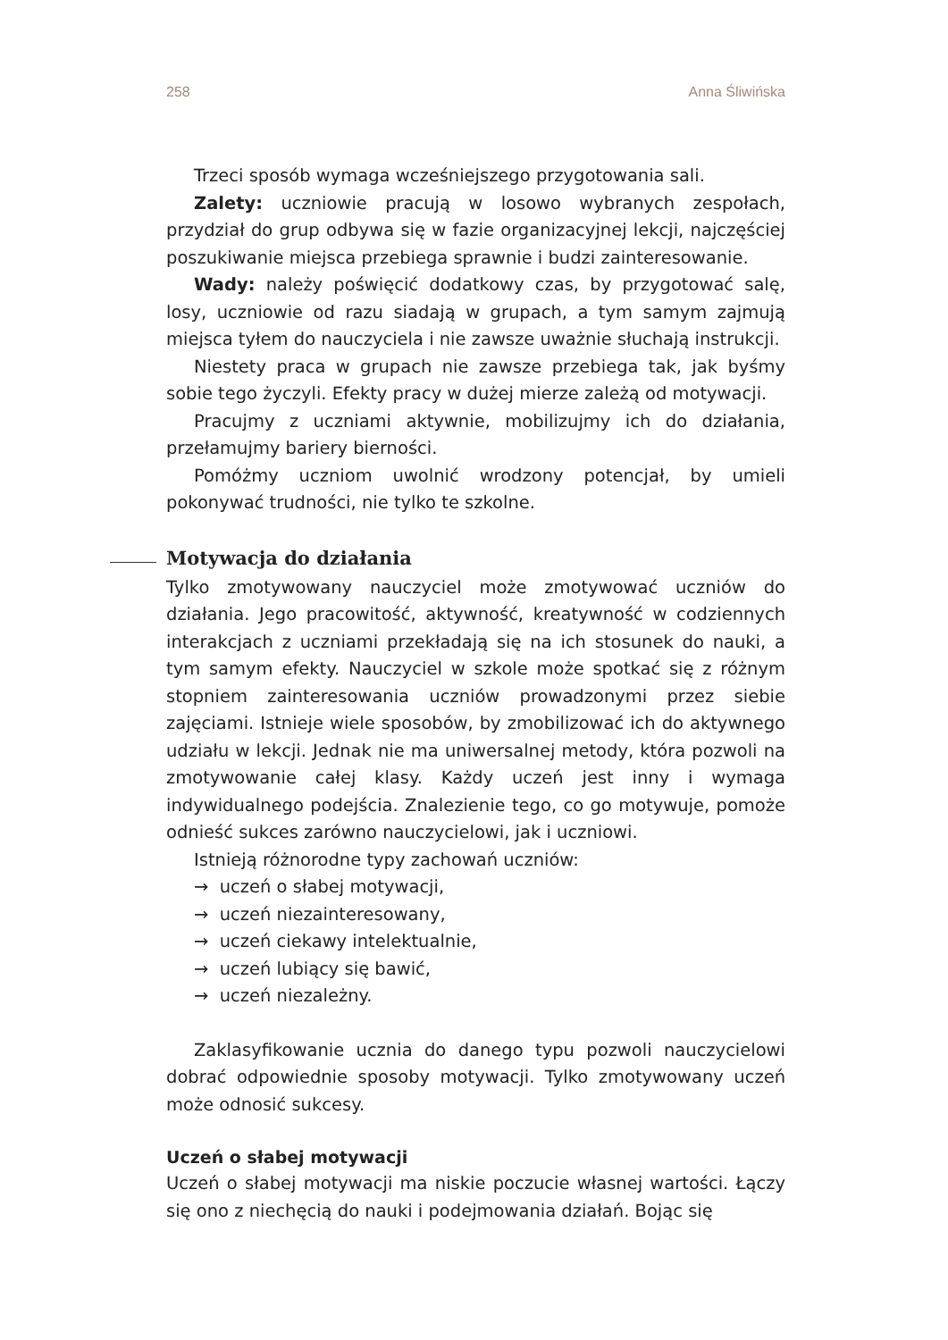258 Anna Śliwińska
Trzeci sposób wymaga wcześniejszego przygotowania sali.
Zalety: uczniowie pracują w losowo wybranych zespołach, przydział do grup odbywa się w fazie organizacyjnej lekcji, najczęściej poszukiwanie miejsca przebiega sprawnie i budzi zainteresowanie.
Wady: należy poświęcić dodatkowy czas, by przygotować salę, losy, uczniowie od razu siadają w grupach, a tym samym zajmują miejsca tyłem do nauczyciela i nie zawsze uważnie słuchają instrukcji.
Niestety praca w grupach nie zawsze przebiega tak, jak byśmy sobie tego życzyli. Efekty pracy w dużej mierze zależą od motywacji.
Pracujmy z uczniami aktywnie, mobilizujmy ich do działania, przełamujmy bariery bierności.
Pomóżmy uczniom uwolnić wrodzony potencjał, by umieli pokonywać trudności, nie tylko te szkolne.
Motywacja do działania
Tylko zmotywowany nauczyciel może zmotywować uczniów do działania. Jego pracowitość, aktywność, kreatywność w codziennych interakcjach z uczniami przekładają się na ich stosunek do nauki, a tym samym efekty. Nauczyciel w szkole może spotkać się z różnym stopniem zainteresowania uczniów prowadzonymi przez siebie zajęciami. Istnieje wiele sposobów, by zmobilizować ich do aktywnego udziału w lekcji. Jednak nie ma uniwersalnej metody, która pozwoli na zmotywowanie całej klasy. Każdy uczeń jest inny i wymaga indywidualnego podejścia. Znalezienie tego, co go motywuje, pomoże odnieść sukces zarówno nauczycielowi, jak i uczniowi.
Istnieją różnorodne typy zachowań uczniów:
→ uczeń o słabej motywacji,
→ uczeń niezainteresowany,
→ uczeń ciekawy intelektualnie,
→ uczeń lubiący się bawić,
→ uczeń niezależny.
Zaklasyfikowanie ucznia do danego typu pozwoli nauczycielowi dobrać odpowiednie sposoby motywacji. Tylko zmotywowany uczeń może odnosić sukcesy.
Uczeń o słabej motywacji
Uczeń o słabej motywacji ma niskie poczucie własnej wartości. Łączy się ono z niechęcią do nauki i podejmowania działań. Bojąc się